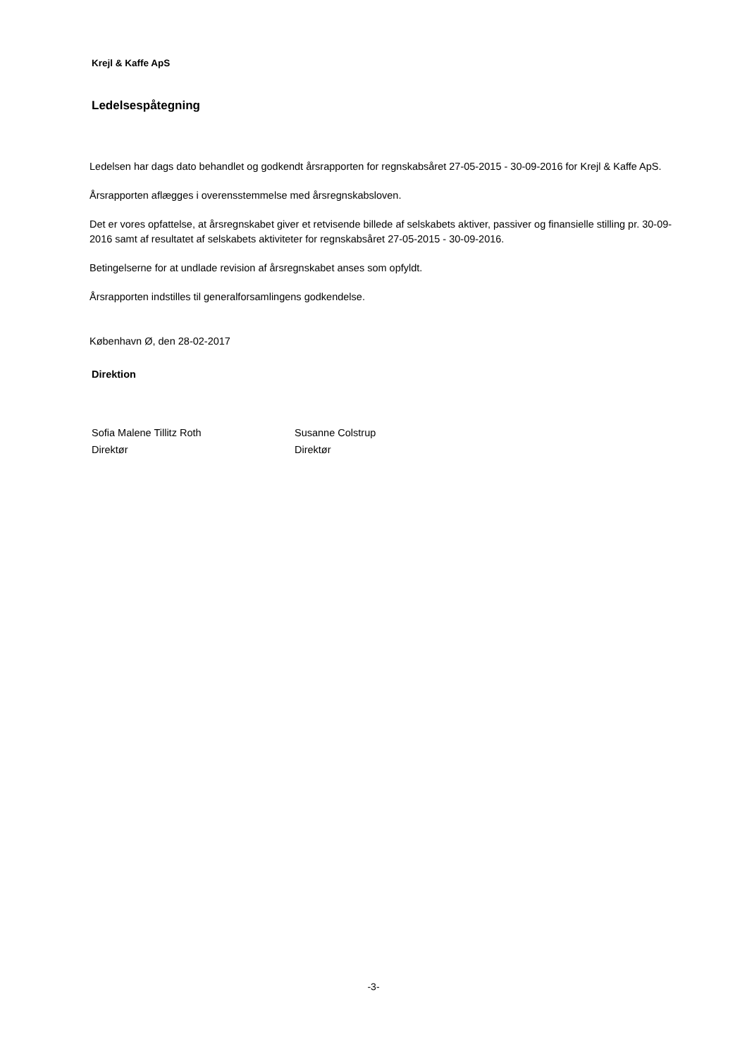Krejl & Kaffe ApS
Ledelsespåtegning
Ledelsen har dags dato behandlet og godkendt årsrapporten for regnskabsåret 27-05-2015 - 30-09-2016 for Krejl & Kaffe ApS.
Årsrapporten aflægges i overensstemmelse med årsregnskabsloven.
Det er vores opfattelse, at årsregnskabet giver et retvisende billede af selskabets aktiver, passiver og finansielle stilling pr. 30-09-2016 samt af resultatet af selskabets aktiviteter for regnskabsåret 27-05-2015 - 30-09-2016.
Betingelserne for at undlade revision af årsregnskabet anses som opfyldt.
Årsrapporten indstilles til generalforsamlingens godkendelse.
København Ø, den 28-02-2017
Direktion
Sofia Malene Tillitz Roth
Direktør
Susanne Colstrup
Direktør
-3-